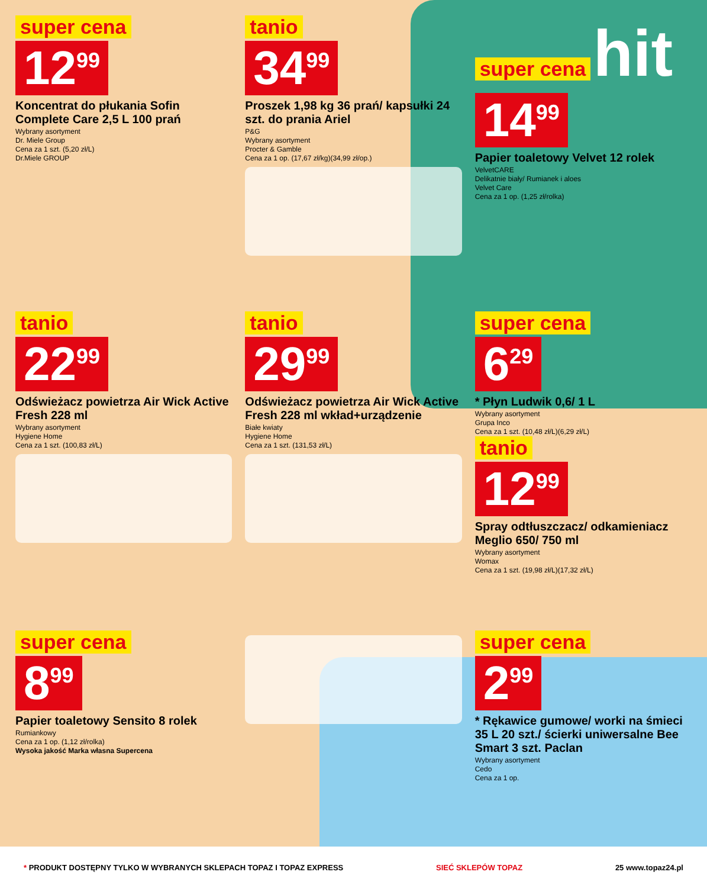super cena
12<sup>99</sup>
Koncentrat do płukania Sofin Complete Care 2,5 L 100 prań
Wybrany asortyment
Dr. Miele Group
Cena za 1 szt. (5,20 zł/L)
Dr.Miele GROUP
tanio
34<sup>99</sup>
Proszek 1,98 kg 36 prań/ kapsułki 24 szt. do prania Ariel
P&G
Wybrany asortyment
Procter & Gamble
Cena za 1 op. (17,67 zł/kg)(34,99 zł/op.)
super cena hit
14<sup>99</sup>
Papier toaletowy Velvet 12 rolek
VelvetCARE
Delikatnie biały/ Rumianek i aloes
Velvet Care
Cena za 1 op. (1,25 zł/rolka)
tanio
22<sup>99</sup>
Odświeżacz powietrza Air Wick Active Fresh 228 ml
Wybrany asortyment
Hygiene Home
Cena za 1 szt. (100,83 zł/L)
tanio
29<sup>99</sup>
Odświeżacz powietrza Air Wick Active Fresh 228 ml wkład+urządzenie
Białe kwiaty
Hygiene Home
Cena za 1 szt. (131,53 zł/L)
super cena
6<sup>29</sup>
* Płyn Ludwik 0,6/ 1 L
Wybrany asortyment
Grupa Inco
Cena za 1 szt. (10,48 zł/L)(6,29 zł/L)
tanio
12<sup>99</sup>
Spray odtłuszczacz/ odkamieniacz Meglio 650/ 750 ml
Wybrany asortyment
Womax
Cena za 1 szt. (19,98 zł/L)(17,32 zł/L)
super cena
8<sup>99</sup>
Papier toaletowy Sensito 8 rolek
Rumiankowy
Cena za 1 op. (1,12 zł/rolka)
Wysoka jakość Marka własna Supercena
super cena
2<sup>99</sup>
* Rękawice gumowe/ worki na śmieci 35 L 20 szt./ ścierki uniwersalne Bee Smart 3 szt. Paclan
Wybrany asortyment
Cedo
Cena za 1 op.
* PRODUKT DOSTĘPNY TYLKO W WYBRANYCH SKLEPACH TOPAZ I TOPAZ EXPRESS SIEĆ SKLEPÓW TOPAZ 25 www.topaz24.pl